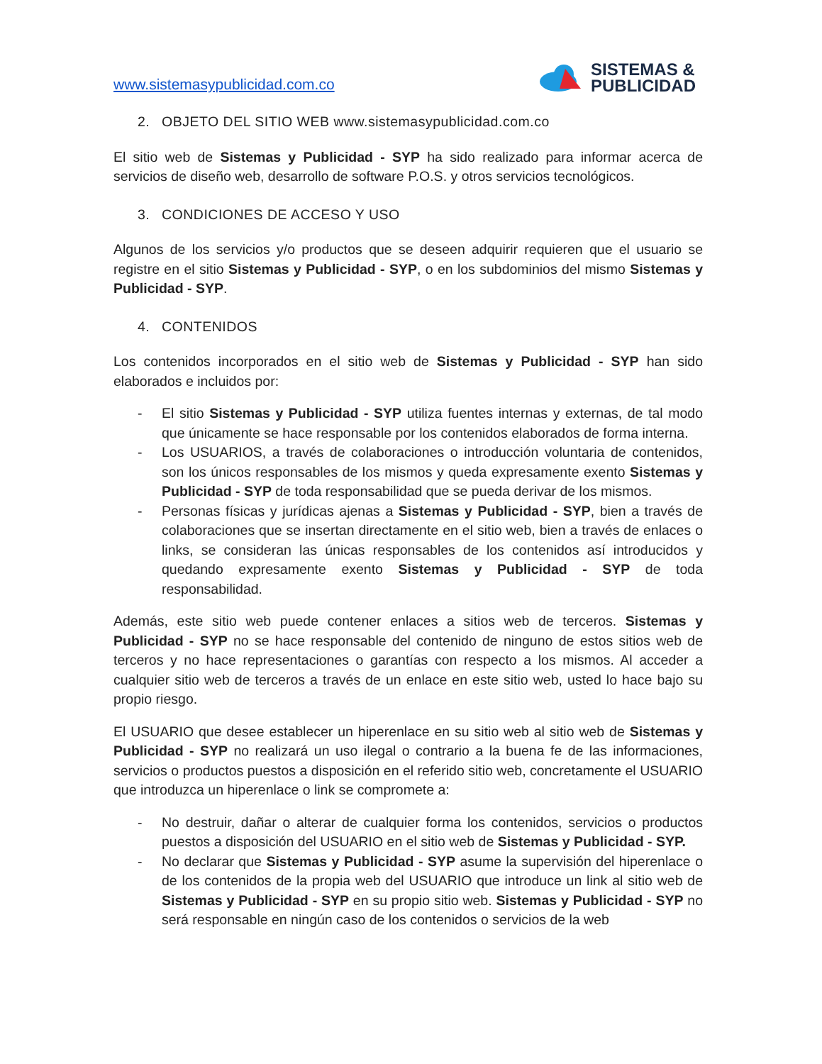www.sistemasypublicidad.com.co
SISTEMAS &
PUBLICIDAD
2. OBJETO DEL SITIO WEB www.sistemasypublicidad.com.co
El sitio web de Sistemas y Publicidad - SYP ha sido realizado para informar acerca de servicios de diseño web, desarrollo de software P.O.S. y otros servicios tecnológicos.
3. CONDICIONES DE ACCESO Y USO
Algunos de los servicios y/o productos que se deseen adquirir requieren que el usuario se registre en el sitio Sistemas y Publicidad - SYP, o en los subdominios del mismo Sistemas y Publicidad - SYP.
4. CONTENIDOS
Los contenidos incorporados en el sitio web de Sistemas y Publicidad - SYP han sido elaborados e incluidos por:
- El sitio Sistemas y Publicidad - SYP utiliza fuentes internas y externas, de tal modo que únicamente se hace responsable por los contenidos elaborados de forma interna.
- Los USUARIOS, a través de colaboraciones o introducción voluntaria de contenidos, son los únicos responsables de los mismos y queda expresamente exento Sistemas y Publicidad - SYP de toda responsabilidad que se pueda derivar de los mismos.
- Personas físicas y jurídicas ajenas a Sistemas y Publicidad - SYP, bien a través de colaboraciones que se insertan directamente en el sitio web, bien a través de enlaces o links, se consideran las únicas responsables de los contenidos así introducidos y quedando expresamente exento Sistemas y Publicidad - SYP de toda responsabilidad.
Además, este sitio web puede contener enlaces a sitios web de terceros. Sistemas y Publicidad - SYP no se hace responsable del contenido de ninguno de estos sitios web de terceros y no hace representaciones o garantías con respecto a los mismos. Al acceder a cualquier sitio web de terceros a través de un enlace en este sitio web, usted lo hace bajo su propio riesgo.
El USUARIO que desee establecer un hiperenlace en su sitio web al sitio web de Sistemas y Publicidad - SYP no realizará un uso ilegal o contrario a la buena fe de las informaciones, servicios o productos puestos a disposición en el referido sitio web, concretamente el USUARIO que introduzca un hiperenlace o link se compromete a:
- No destruir, dañar o alterar de cualquier forma los contenidos, servicios o productos puestos a disposición del USUARIO en el sitio web de Sistemas y Publicidad - SYP.
- No declarar que Sistemas y Publicidad - SYP asume la supervisión del hiperenlace o de los contenidos de la propia web del USUARIO que introduce un link al sitio web de Sistemas y Publicidad - SYP en su propio sitio web. Sistemas y Publicidad - SYP no será responsable en ningún caso de los contenidos o servicios de la web